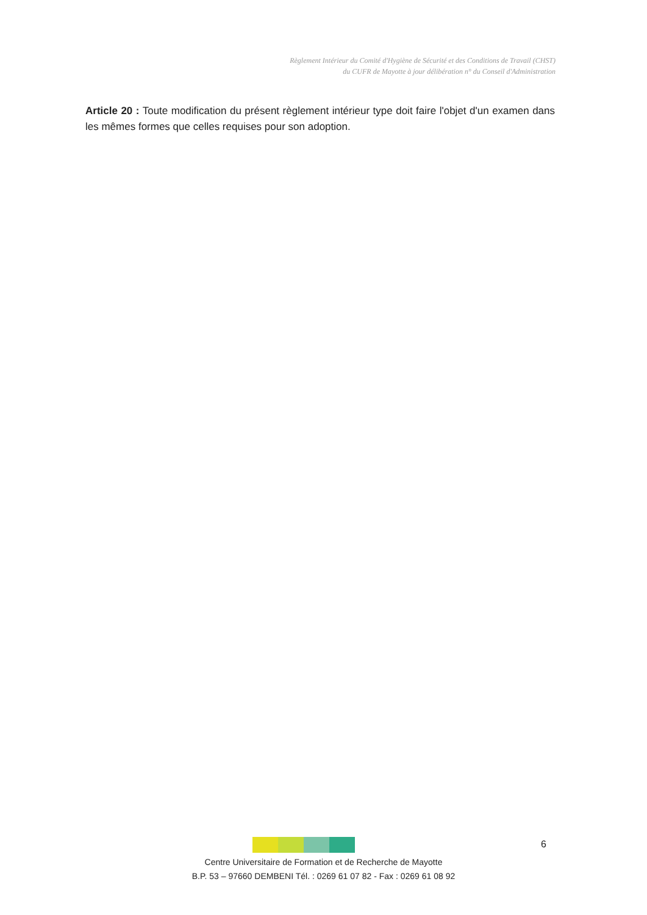Règlement Intérieur du Comité d'Hygiène de Sécurité et des Conditions de Travail (CHST)
du CUFR de Mayotte à jour délibération n° du Conseil d'Administration
Article 20 : Toute modification du présent règlement intérieur type doit faire l'objet d'un examen dans les mêmes formes que celles requises pour son adoption.
6
Centre Universitaire de Formation et de Recherche de Mayotte
B.P. 53 – 97660 DEMBENI Tél. : 0269 61 07 82 - Fax : 0269 61 08 92